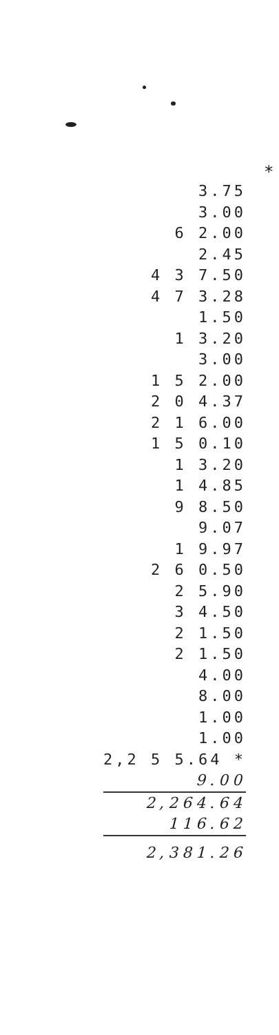*
| 3.75 |
| 3.00 |
| 6 2.00 |
| 2.45 |
| 4 3 7.50 |
| 4 7 3.28 |
| 1.50 |
| 1 3.20 |
| 3.00 |
| 1 5 2.00 |
| 2 0 4.37 |
| 2 1 6.00 |
| 1 5 0.10 |
| 1 3.20 |
| 1 4.85 |
| 9 8.50 |
| 9.07 |
| 1 9.97 |
| 2 6 0.50 |
| 2 5.90 |
| 3 4.50 |
| 2 1.50 |
| 2 1.50 |
| 4.00 |
| 8.00 |
| 1.00 |
| 1.00 |
| 2,2 5 5.64 * |
| 9.00 |
| 2,264.64 |
| 116.62 |
| 2,381.26 |